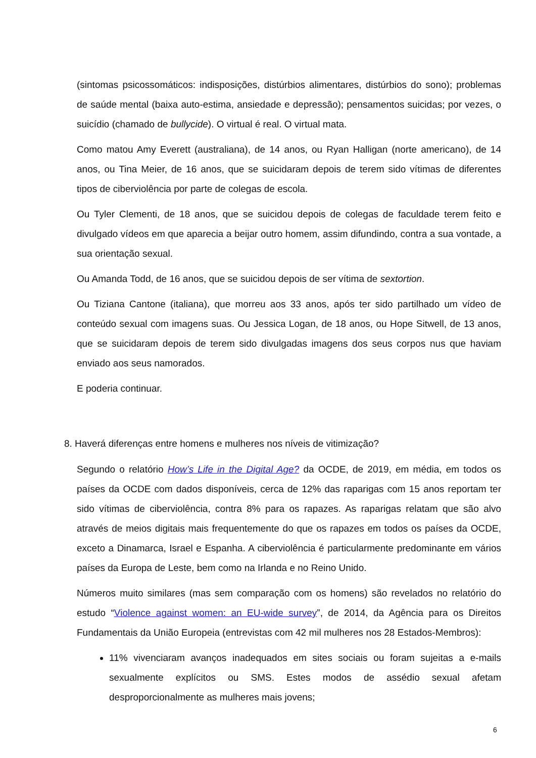(sintomas psicossomáticos: indisposições, distúrbios alimentares, distúrbios do sono); problemas de saúde mental (baixa auto-estima, ansiedade e depressão); pensamentos suicidas; por vezes, o suicídio (chamado de bullycide). O virtual é real. O virtual mata.
Como matou Amy Everett (australiana), de 14 anos, ou Ryan Halligan (norte americano), de 14 anos, ou Tina Meier, de 16 anos, que se suicidaram depois de terem sido vítimas de diferentes tipos de ciberviolência por parte de colegas de escola.
Ou Tyler Clementi, de 18 anos, que se suicidou depois de colegas de faculdade terem feito e divulgado vídeos em que aparecia a beijar outro homem, assim difundindo, contra a sua vontade, a sua orientação sexual.
Ou Amanda Todd, de 16 anos, que se suicidou depois de ser vítima de sextortion.
Ou Tiziana Cantone (italiana), que morreu aos 33 anos, após ter sido partilhado um vídeo de conteúdo sexual com imagens suas. Ou Jessica Logan, de 18 anos, ou Hope Sitwell, de 13 anos, que se suicidaram depois de terem sido divulgadas imagens dos seus corpos nus que haviam enviado aos seus namorados.
E poderia continuar.
8. Haverá diferenças entre homens e mulheres nos níveis de vitimização?
Segundo o relatório How’s Life in the Digital Age? da OCDE, de 2019, em média, em todos os países da OCDE com dados disponíveis, cerca de 12% das raparigas com 15 anos reportam ter sido vítimas de ciberviolência, contra 8% para os rapazes. As raparigas relatam que são alvo através de meios digitais mais frequentemente do que os rapazes em todos os países da OCDE, exceto a Dinamarca, Israel e Espanha. A ciberviolência é particularmente predominante em vários países da Europa de Leste, bem como na Irlanda e no Reino Unido.
Números muito similares (mas sem comparação com os homens) são revelados no relatório do estudo “Violence against women: an EU-wide survey”, de 2014, da Agência para os Direitos Fundamentais da União Europeia (entrevistas com 42 mil mulheres nos 28 Estados-Membros):
11% vivenciaram avanços inadequados em sites sociais ou foram sujeitas a e-mails sexualmente explícitos ou SMS. Estes modos de assédio sexual afetam desproporcionalmente as mulheres mais jovens;
6